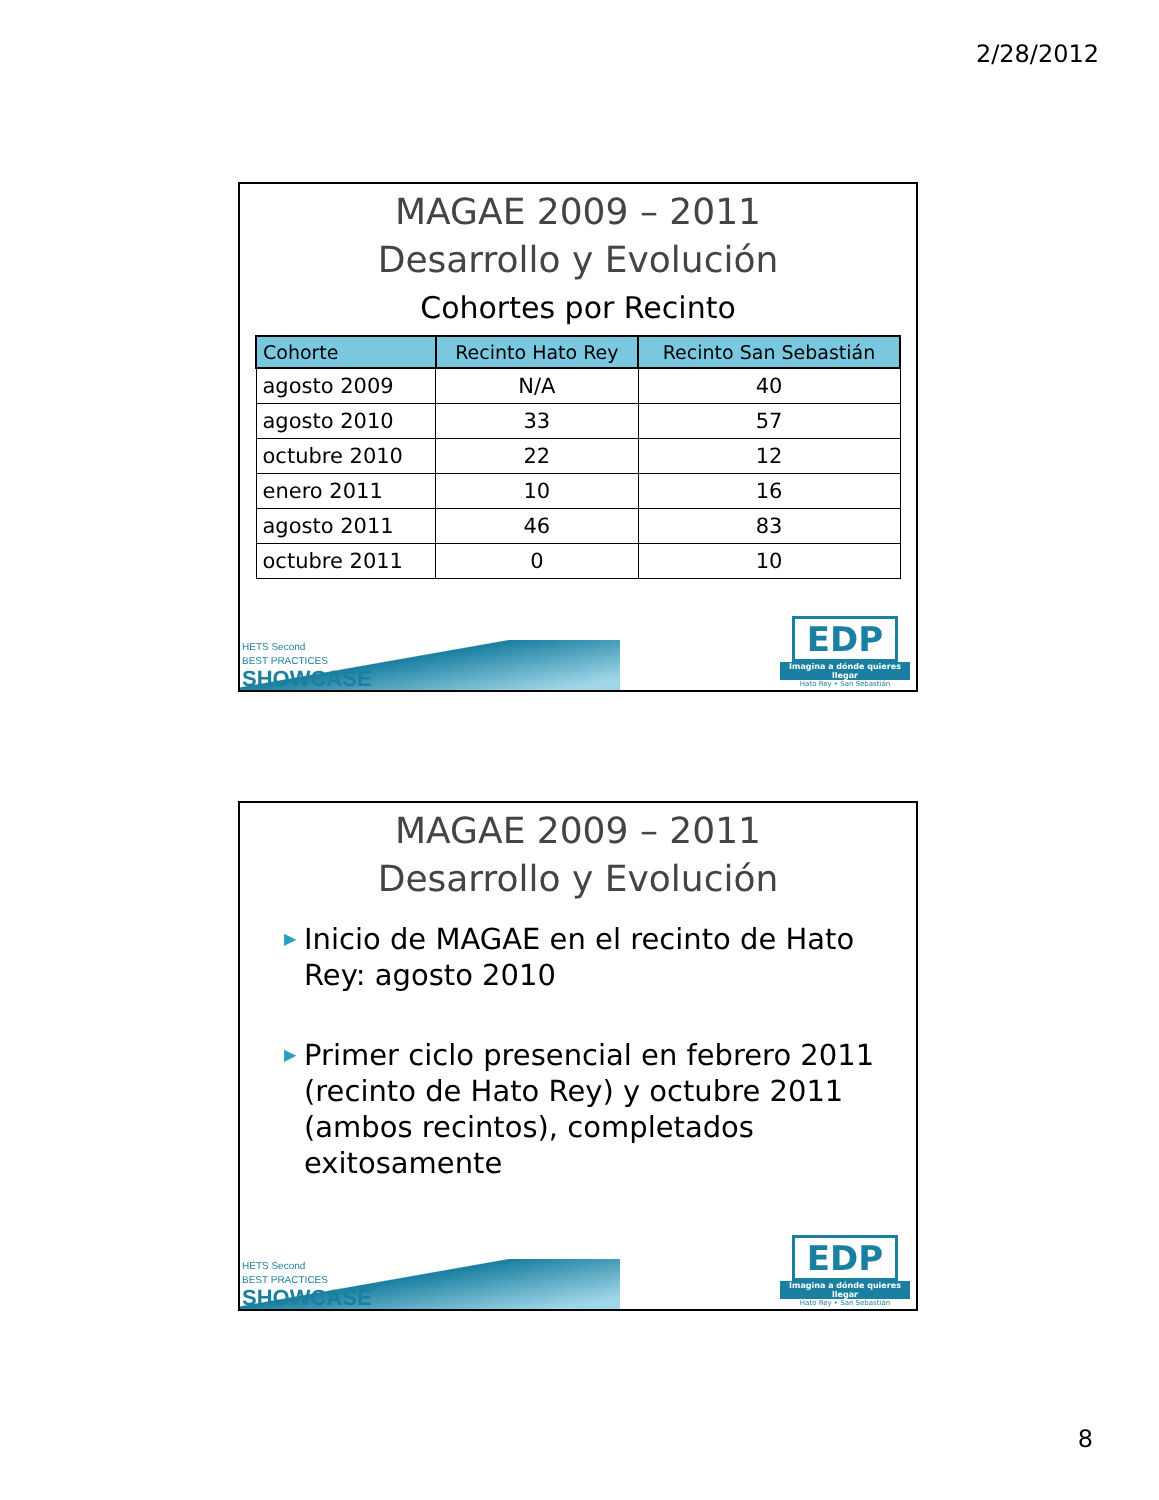2/28/2012
MAGAE 2009 – 2011
Desarrollo y Evolución
Cohortes por Recinto
| Cohorte | Recinto Hato Rey | Recinto San Sebastián |
| --- | --- | --- |
| agosto 2009 | N/A | 40 |
| agosto 2010 | 33 | 57 |
| octubre 2010 | 22 | 12 |
| enero 2011 | 10 | 16 |
| agosto 2011 | 46 | 83 |
| octubre 2011 | 0 | 10 |
HETS Second
BEST PRACTICES
SHOWCASE
EDP
Imagina a dónde quieres llegar
Hato Rey • San Sebastián
MAGAE 2009 – 2011
Desarrollo y Evolución
▶ Inicio de MAGAE en el recinto de Hato Rey: agosto 2010
▶ Primer ciclo presencial en febrero 2011 (recinto de Hato Rey) y octubre 2011 (ambos recintos), completados exitosamente
HETS Second
BEST PRACTICES
SHOWCASE
EDP
Imagina a dónde quieres llegar
Hato Rey • San Sebastián
8